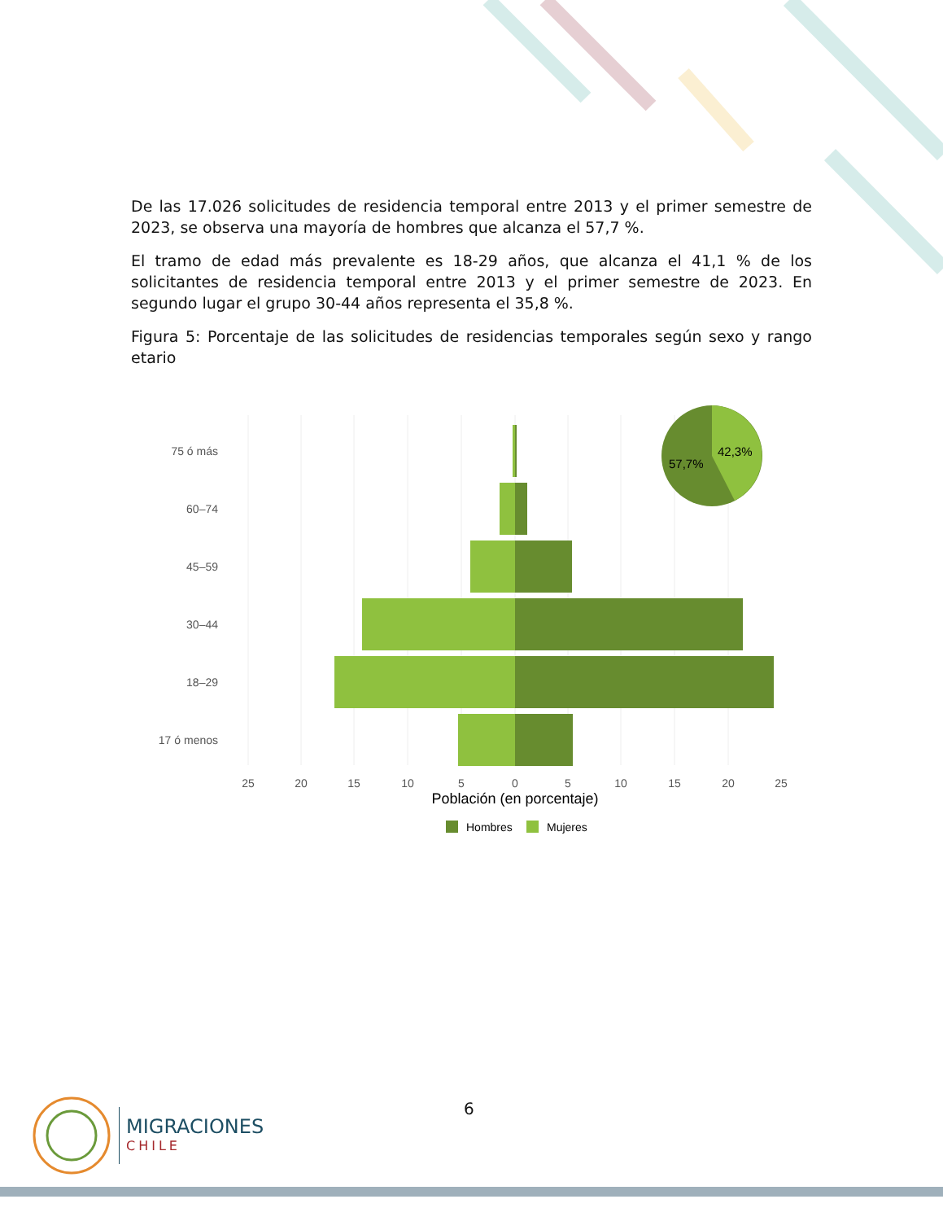De las 17.026 solicitudes de residencia temporal entre 2013 y el primer semestre de 2023, se observa una mayoría de hombres que alcanza el 57,7 %.
El tramo de edad más prevalente es 18-29 años, que alcanza el 41,1 % de los solicitantes de residencia temporal entre 2013 y el primer semestre de 2023. En segundo lugar el grupo 30-44 años representa el 35,8 %.
Figura 5: Porcentaje de las solicitudes de residencias temporales según sexo y rango etario
75 ó más
60–74
45–59
30–44
18–29
17 ó menos
25
20
15
10
5
0
5
10
15
20
25
Población (en porcentaje)
Hombres
Mujeres
42,3%
57,7%
6
MIGRACIONES
CHILE